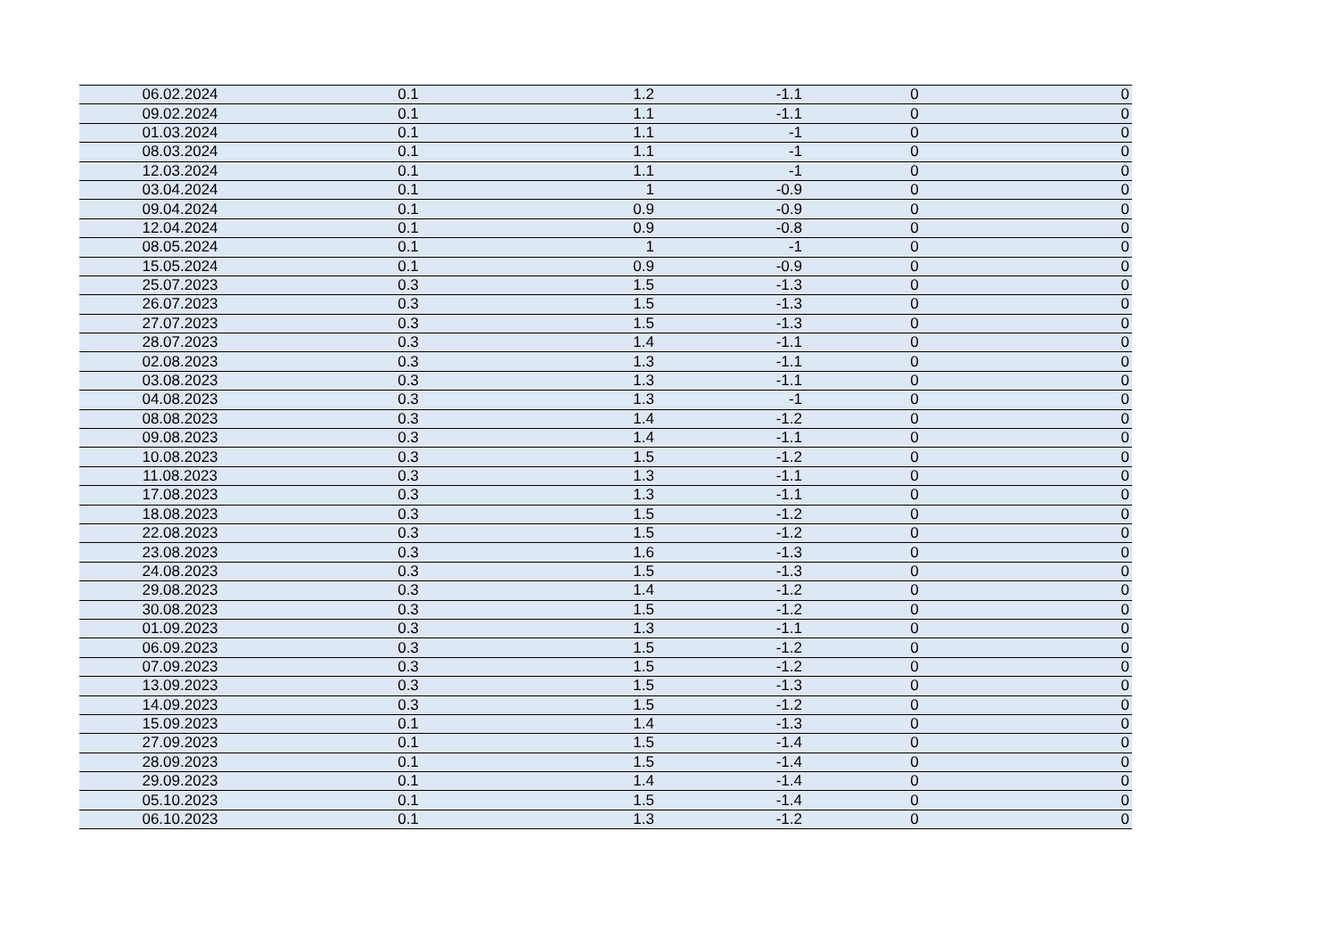| 06.02.2024 | 0.1 | 1.2 | -1.1 | 0 | 0 |
| 09.02.2024 | 0.1 | 1.1 | -1.1 | 0 | 0 |
| 01.03.2024 | 0.1 | 1.1 | -1 | 0 | 0 |
| 08.03.2024 | 0.1 | 1.1 | -1 | 0 | 0 |
| 12.03.2024 | 0.1 | 1.1 | -1 | 0 | 0 |
| 03.04.2024 | 0.1 | 1 | -0.9 | 0 | 0 |
| 09.04.2024 | 0.1 | 0.9 | -0.9 | 0 | 0 |
| 12.04.2024 | 0.1 | 0.9 | -0.8 | 0 | 0 |
| 08.05.2024 | 0.1 | 1 | -1 | 0 | 0 |
| 15.05.2024 | 0.1 | 0.9 | -0.9 | 0 | 0 |
| 25.07.2023 | 0.3 | 1.5 | -1.3 | 0 | 0 |
| 26.07.2023 | 0.3 | 1.5 | -1.3 | 0 | 0 |
| 27.07.2023 | 0.3 | 1.5 | -1.3 | 0 | 0 |
| 28.07.2023 | 0.3 | 1.4 | -1.1 | 0 | 0 |
| 02.08.2023 | 0.3 | 1.3 | -1.1 | 0 | 0 |
| 03.08.2023 | 0.3 | 1.3 | -1.1 | 0 | 0 |
| 04.08.2023 | 0.3 | 1.3 | -1 | 0 | 0 |
| 08.08.2023 | 0.3 | 1.4 | -1.2 | 0 | 0 |
| 09.08.2023 | 0.3 | 1.4 | -1.1 | 0 | 0 |
| 10.08.2023 | 0.3 | 1.5 | -1.2 | 0 | 0 |
| 11.08.2023 | 0.3 | 1.3 | -1.1 | 0 | 0 |
| 17.08.2023 | 0.3 | 1.3 | -1.1 | 0 | 0 |
| 18.08.2023 | 0.3 | 1.5 | -1.2 | 0 | 0 |
| 22.08.2023 | 0.3 | 1.5 | -1.2 | 0 | 0 |
| 23.08.2023 | 0.3 | 1.6 | -1.3 | 0 | 0 |
| 24.08.2023 | 0.3 | 1.5 | -1.3 | 0 | 0 |
| 29.08.2023 | 0.3 | 1.4 | -1.2 | 0 | 0 |
| 30.08.2023 | 0.3 | 1.5 | -1.2 | 0 | 0 |
| 01.09.2023 | 0.3 | 1.3 | -1.1 | 0 | 0 |
| 06.09.2023 | 0.3 | 1.5 | -1.2 | 0 | 0 |
| 07.09.2023 | 0.3 | 1.5 | -1.2 | 0 | 0 |
| 13.09.2023 | 0.3 | 1.5 | -1.3 | 0 | 0 |
| 14.09.2023 | 0.3 | 1.5 | -1.2 | 0 | 0 |
| 15.09.2023 | 0.1 | 1.4 | -1.3 | 0 | 0 |
| 27.09.2023 | 0.1 | 1.5 | -1.4 | 0 | 0 |
| 28.09.2023 | 0.1 | 1.5 | -1.4 | 0 | 0 |
| 29.09.2023 | 0.1 | 1.4 | -1.4 | 0 | 0 |
| 05.10.2023 | 0.1 | 1.5 | -1.4 | 0 | 0 |
| 06.10.2023 | 0.1 | 1.3 | -1.2 | 0 | 0 |